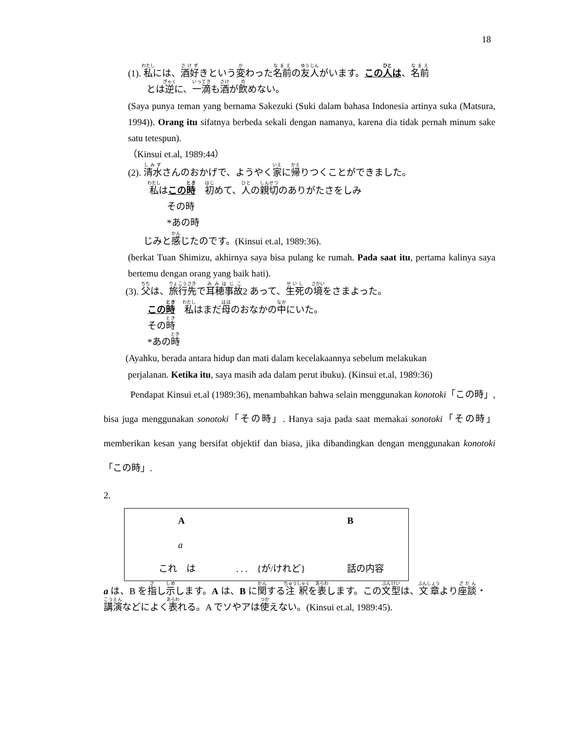18
(1). 私には、酒好きという変わった名前の友人がいます。この人は、名前
とは逆に、一滴も酒が飲めない。
(Saya punya teman yang bernama Sakezuki (Suki dalam bahasa Indonesia artinya suka (Matsura, 1994)). Orang itu sifatnya berbeda sekali dengan namanya, karena dia tidak pernah minum sake satu tetespun).
（Kinsui et.al, 1989:44）
(2). 清水さんのおかげで、ようやく家に帰りつくことができました。
私はこの時　初めて、人の親切のありがたさをしみ
その時
*あの時
じみと感じたのです。(Kinsui et.al, 1989:36).
(berkat Tuan Shimizu, akhirnya saya bisa pulang ke rumah. Pada saat itu, pertama kalinya saya bertemu dengan orang yang baik hati).
(3). 父は、旅行先で耳穂事故2 あって、生死の境をさまよった。
この時　私はまだ母のおなかの中にいた。
その時
*あの時
(Ayahku, berada antara hidup dan mati dalam kecelakaannya sebelum melakukan
perjalanan. Ketika itu, saya masih ada dalam perut ibuku). (Kinsui et.al, 1989:36)
Pendapat Kinsui et.al (1989:36), menambahkan bahwa selain menggunakan konotoki「この時」, bisa juga menggunakan sonotoki「その時」. Hanya saja pada saat memakai sonotoki「その時」 memberikan kesan yang bersifat objektif dan biasa, jika dibandingkan dengan menggunakan konotoki「この時」.
2.
| A | | B |
| a | | |
| これ は | . . . {が/けれど} | 話の内容 |
a は、B を指し示します。A は、B に関する注釈を表します。この文型は、文章より座談・講演などによく表れる。A でソやアは使えない。(Kinsui et.al, 1989:45).